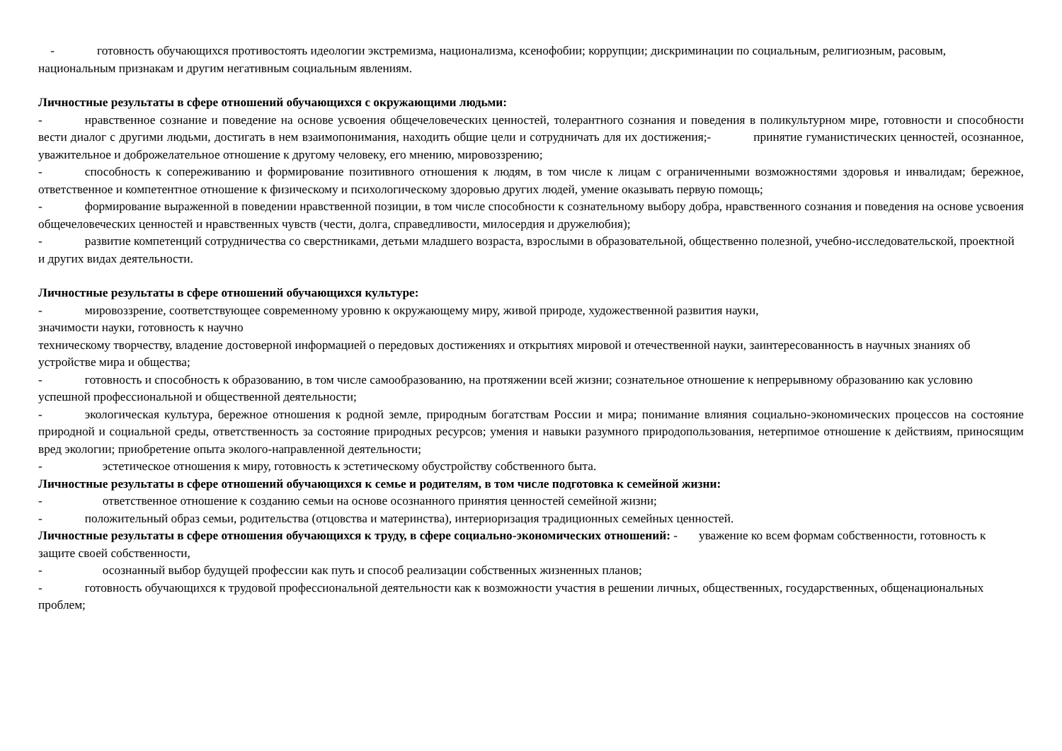- готовность обучающихся противостоять идеологии экстремизма, национализма, ксенофобии; коррупции; дискриминации по социальным, религиозным, расовым, национальным признакам и другим негативным социальным явлениям.
Личностные результаты в сфере отношений обучающихся с окружающими людьми:
- нравственное сознание и поведение на основе усвоения общечеловеческих ценностей, толерантного сознания и поведения в поликультурном мире, готовности и способности вести диалог с другими людьми, достигать в нем взаимопонимания, находить общие цели и сотрудничать для их достижения;- принятие гуманистических ценностей, осознанное, уважительное и доброжелательное отношение к другому человеку, его мнению, мировоззрению;
- способность к сопереживанию и формирование позитивного отношения к людям, в том числе к лицам с ограниченными возможностями здоровья и инвалидам; бережное, ответственное и компетентное отношение к физическому и психологическому здоровью других людей, умение оказывать первую помощь;
- формирование выраженной в поведении нравственной позиции, в том числе способности к сознательному выбору добра, нравственного сознания и поведения на основе усвоения общечеловеческих ценностей и нравственных чувств (чести, долга, справедливости, милосердия и дружелюбия);
- развитие компетенций сотрудничества со сверстниками, детьми младшего возраста, взрослыми в образовательной, общественно полезной, учебно-исследовательской, проектной и других видах деятельности.
Личностные результаты в сфере отношений обучающихся культуре:
- мировоззрение, соответствующее современному уровню к окружающему миру, живой природе, художественной развития науки,
значимости науки, готовность к научно
техническому творчеству, владение достоверной информацией о передовых достижениях и открытиях мировой и отечественной науки, заинтересованность в научных знаниях об устройстве мира и общества;
- готовность и способность к образованию, в том числе самообразованию, на протяжении всей жизни; сознательное отношение к непрерывному образованию как условию успешной профессиональной и общественной деятельности;
- экологическая культура, бережное отношения к родной земле, природным богатствам России и мира; понимание влияния социально-экономических процессов на состояние природной и социальной среды, ответственность за состояние природных ресурсов; умения и навыки разумного природопользования, нетерпимое отношение к действиям, приносящим вред экологии; приобретение опыта эколого-направленной деятельности;
- эстетическое отношения к миру, готовность к эстетическому обустройству собственного быта.
Личностные результаты в сфере отношений обучающихся к семье и родителям, в том числе подготовка к семейной жизни:
- ответственное отношение к созданию семьи на основе осознанного принятия ценностей семейной жизни;
- положительный образ семьи, родительства (отцовства и материнства), интериоризация традиционных семейных ценностей.
Личностные результаты в сфере отношения обучающихся к труду, в сфере социально-экономических отношений: - уважение ко всем формам собственности, готовность к защите своей собственности,
- осознанный выбор будущей профессии как путь и способ реализации собственных жизненных планов;
- готовность обучающихся к трудовой профессиональной деятельности как к возможности участия в решении личных, общественных, государственных, общенациональных проблем;